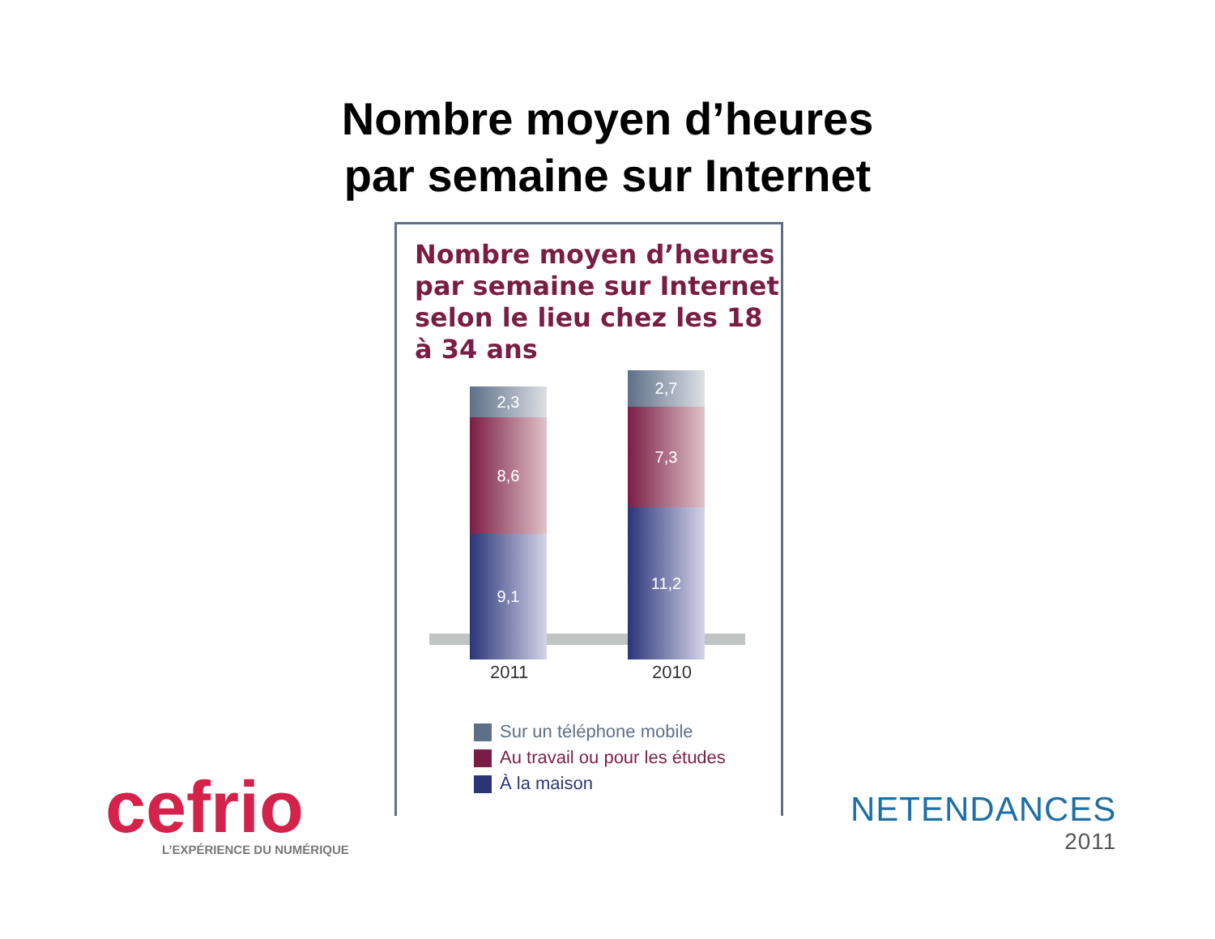Nombre moyen d’heures
par semaine sur Internet
Nombre moyen d’heures par semaine sur Internet selon le lieu chez les 18 à 34 ans
2,3
8,6
9,1
2,7
7,3
11,2
2011 2010
Sur un téléphone mobile
Au travail ou pour les études
À la maison
cefrio
L’EXPÉRIENCE DU NUMÉRIQUE
NETENDANCES
2011